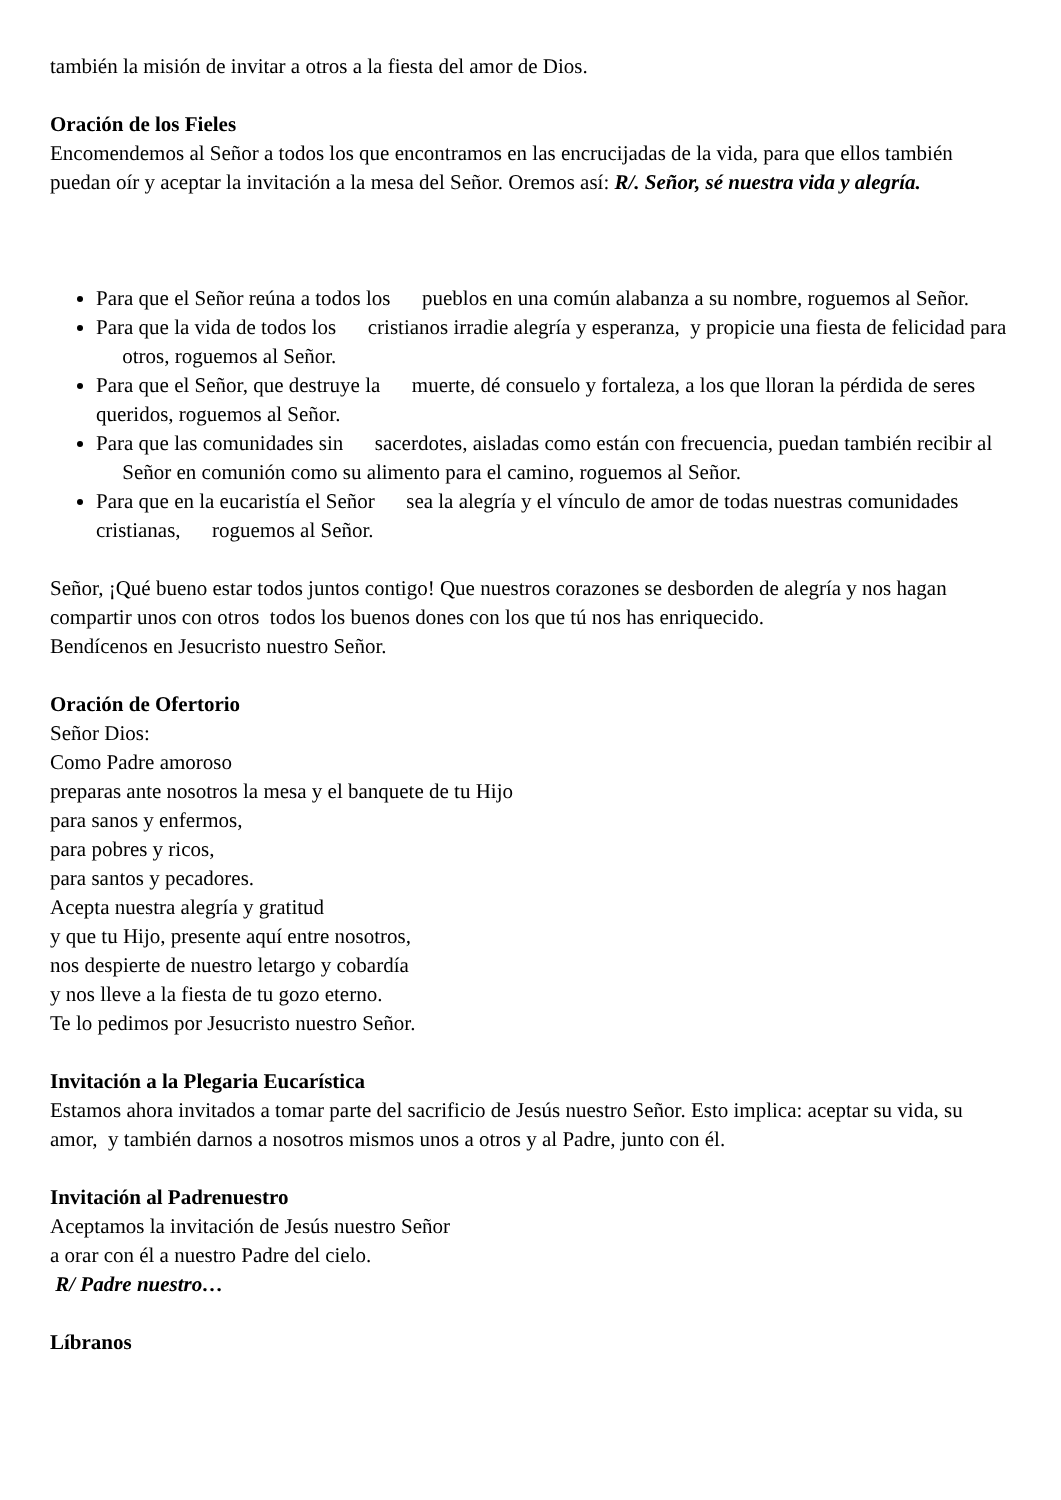también la misión de invitar a otros a la fiesta del amor de Dios.
Oración de los Fieles
Encomendemos al Señor a todos los que encontramos en las encrucijadas de la vida, para que ellos también puedan oír y aceptar la invitación a la mesa del Señor. Oremos así: R/. Señor, sé nuestra vida y alegría.
Para que el Señor reúna a todos los pueblos en una común alabanza a su nombre, roguemos al Señor.
Para que la vida de todos los cristianos irradie alegría y esperanza, y propicie una fiesta de felicidad para otros, roguemos al Señor.
Para que el Señor, que destruye la muerte, dé consuelo y fortaleza, a los que lloran la pérdida de seres queridos, roguemos al Señor.
Para que las comunidades sin sacerdotes, aisladas como están con frecuencia, puedan también recibir al Señor en comunión como su alimento para el camino, roguemos al Señor.
Para que en la eucaristía el Señor sea la alegría y el vínculo de amor de todas nuestras comunidades cristianas, roguemos al Señor.
Señor, ¡Qué bueno estar todos juntos contigo! Que nuestros corazones se desborden de alegría y nos hagan compartir unos con otros todos los buenos dones con los que tú nos has enriquecido.
Bendícenos en Jesucristo nuestro Señor.
Oración de Ofertorio
Señor Dios:
Como Padre amoroso
preparas ante nosotros la mesa y el banquete de tu Hijo
para sanos y enfermos,
para pobres y ricos,
para santos y pecadores.
Acepta nuestra alegría y gratitud
y que tu Hijo, presente aquí entre nosotros,
nos despierte de nuestro letargo y cobardía
y nos lleve a la fiesta de tu gozo eterno.
Te lo pedimos por Jesucristo nuestro Señor.
Invitación a la Plegaria Eucarística
Estamos ahora invitados a tomar parte del sacrificio de Jesús nuestro Señor. Esto implica: aceptar su vida, su amor, y también darnos a nosotros mismos unos a otros y al Padre, junto con él.
Invitación al Padrenuestro
Aceptamos la invitación de Jesús nuestro Señor
a orar con él a nuestro Padre del cielo.
R/ Padre nuestro…
Líbranos